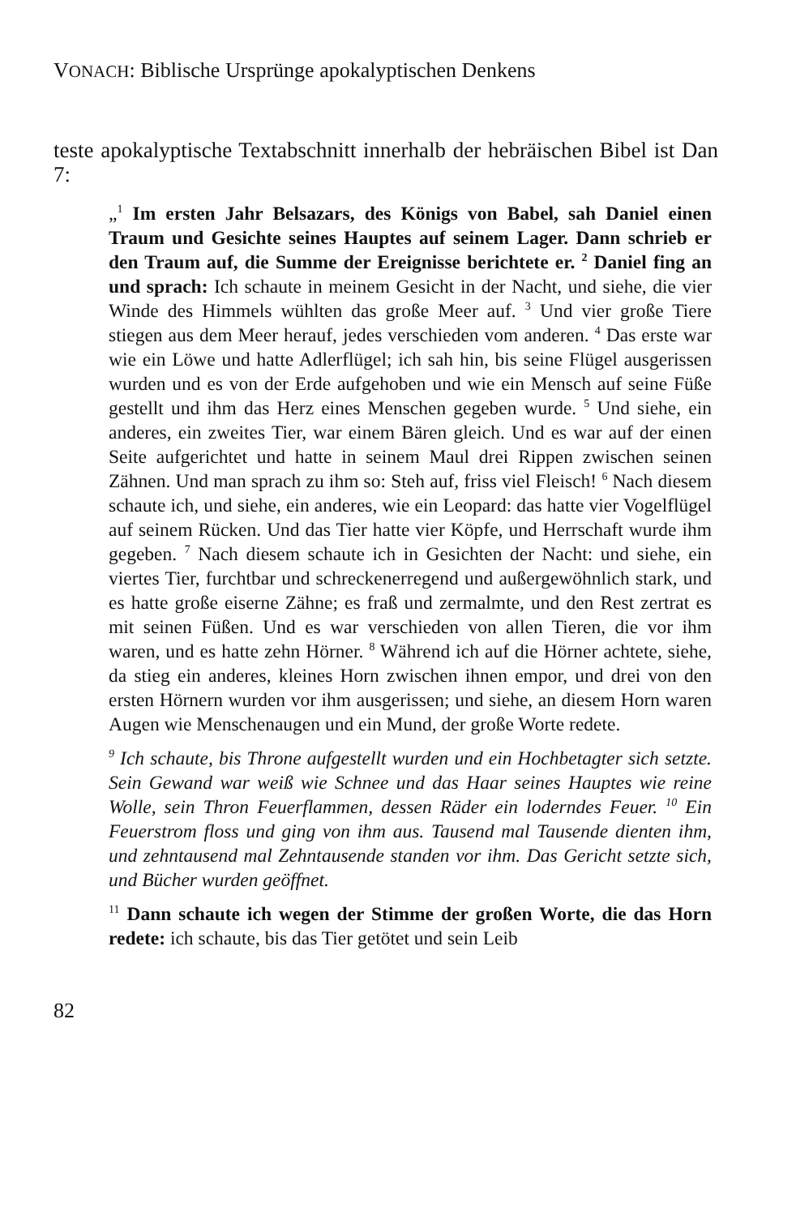VONACH: Biblische Ursprünge apokalyptischen Denkens
teste apokalyptische Textabschnitt innerhalb der hebräischen Bibel ist Dan 7:
„<sup>1</sup> Im ersten Jahr Belsazars, des Königs von Babel, sah Daniel einen Traum und Gesichte seines Hauptes auf seinem Lager. Dann schrieb er den Traum auf, die Summe der Ereignisse berichtete er. <sup>2</sup> Daniel fing an und sprach: Ich schaute in meinem Gesicht in der Nacht, und siehe, die vier Winde des Himmels wühlten das große Meer auf. <sup>3</sup> Und vier große Tiere stiegen aus dem Meer herauf, jedes verschieden vom anderen. <sup>4</sup> Das erste war wie ein Löwe und hatte Adlerflügel; ich sah hin, bis seine Flügel ausgerissen wurden und es von der Erde aufgehoben und wie ein Mensch auf seine Füße gestellt und ihm das Herz eines Menschen gegeben wurde. <sup>5</sup> Und siehe, ein anderes, ein zweites Tier, war einem Bären gleich. Und es war auf der einen Seite aufgerichtet und hatte in seinem Maul drei Rippen zwischen seinen Zähnen. Und man sprach zu ihm so: Steh auf, friss viel Fleisch! <sup>6</sup> Nach diesem schaute ich, und siehe, ein anderes, wie ein Leopard: das hatte vier Vogelflügel auf seinem Rücken. Und das Tier hatte vier Köpfe, und Herrschaft wurde ihm gegeben. <sup>7</sup> Nach diesem schaute ich in Gesichten der Nacht: und siehe, ein viertes Tier, furchtbar und schreckenerregend und außergewöhnlich stark, und es hatte große eiserne Zähne; es fraß und zermalmte, und den Rest zertrat es mit seinen Füßen. Und es war verschieden von allen Tieren, die vor ihm waren, und es hatte zehn Hörner. <sup>8</sup> Während ich auf die Hörner achtete, siehe, da stieg ein anderes, kleines Horn zwischen ihnen empor, und drei von den ersten Hörnern wurden vor ihm ausgerissen; und siehe, an diesem Horn waren Augen wie Menschenaugen und ein Mund, der große Worte redete.
<sup>9</sup> Ich schaute, bis Throne aufgestellt wurden und ein Hochbetagter sich setzte. Sein Gewand war weiß wie Schnee und das Haar seines Hauptes wie reine Wolle, sein Thron Feuerflammen, dessen Räder ein loderndes Feuer. <sup>10</sup> Ein Feuerstrom floss und ging von ihm aus. Tausend mal Tausende dienten ihm, und zehntausend mal Zehntausende standen vor ihm. Das Gericht setzte sich, und Bücher wurden geöffnet.
<sup>11</sup> Dann schaute ich wegen der Stimme der großen Worte, die das Horn redete: ich schaute, bis das Tier getötet und sein Leib
82